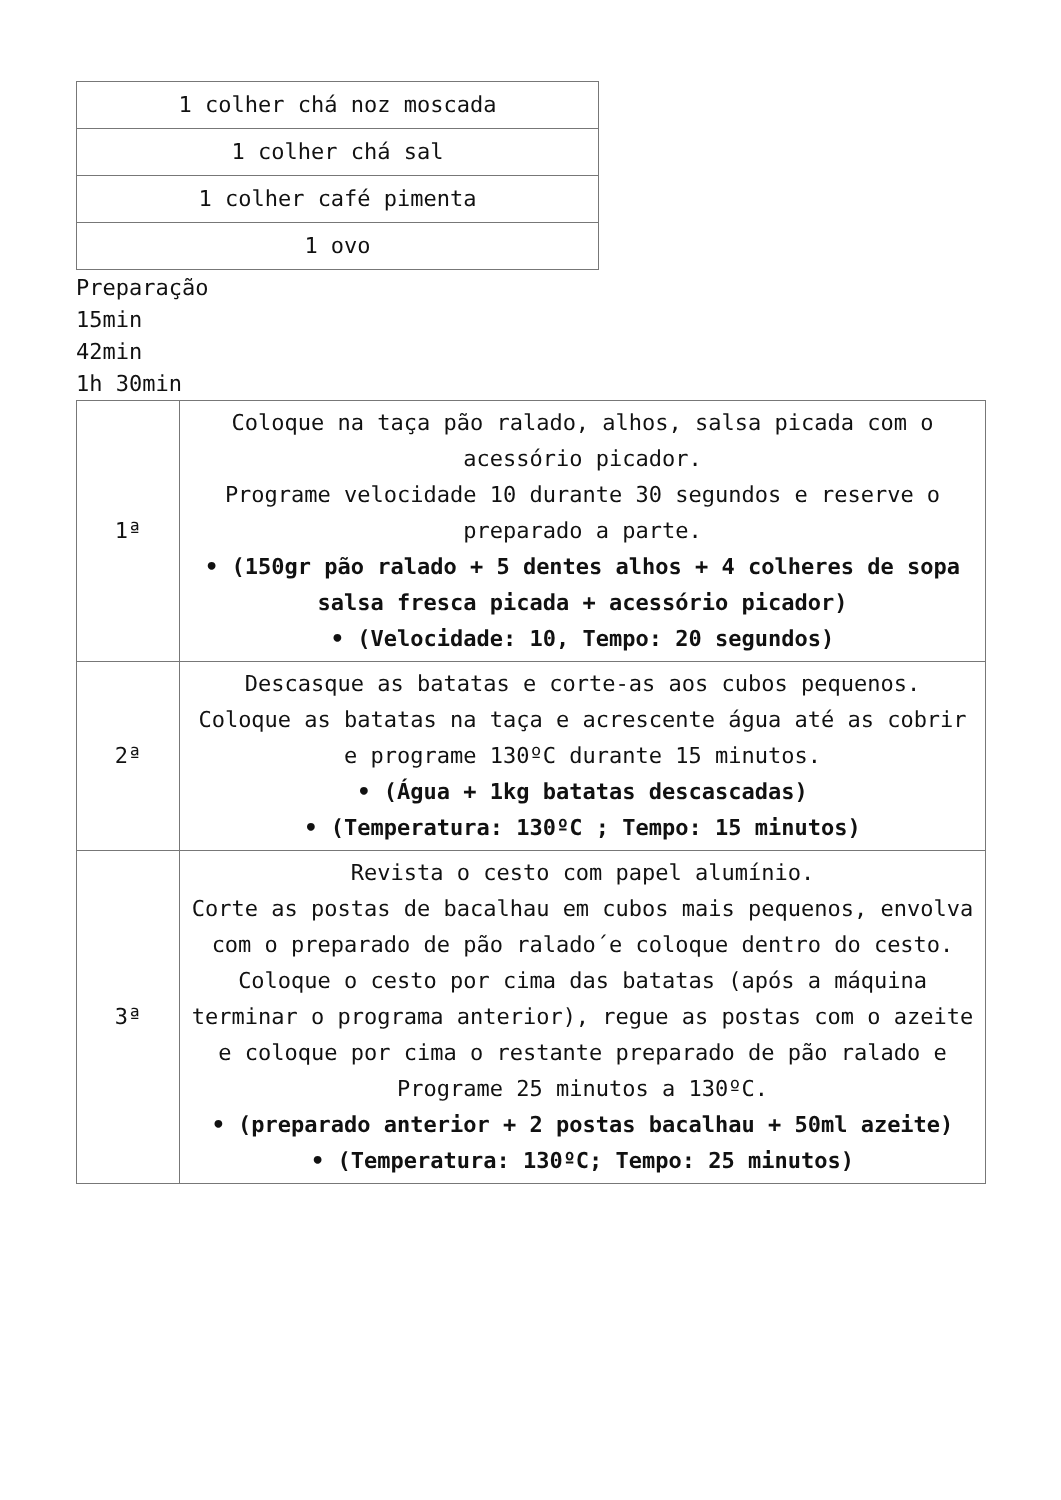| 1 colher chá noz moscada |
| 1 colher chá sal |
| 1 colher café pimenta |
| 1 ovo |
Preparação
15min
42min
1h 30min
| 1ª | Coloque na taça pão ralado, alhos, salsa picada com o acessório picador. Programe velocidade 10 durante 30 segundos e reserve o preparado a parte. • (150gr pão ralado + 5 dentes alhos + 4 colheres de sopa salsa fresca picada + acessório picador) • (Velocidade: 10, Tempo: 20 segundos) |
| 2ª | Descasque as batatas e corte-as aos cubos pequenos. Coloque as batatas na taça e acrescente água até as cobrir e programe 130ºC durante 15 minutos. • (Água + 1kg batatas descascadas) • (Temperatura: 130ºC ; Tempo: 15 minutos) |
| 3ª | Revista o cesto com papel alumínio. Corte as postas de bacalhau em cubos mais pequenos, envolva com o preparado de pão ralado´e coloque dentro do cesto. Coloque o cesto por cima das batatas (após a máquina terminar o programa anterior), regue as postas com o azeite e coloque por cima o restante preparado de pão ralado e Programe 25 minutos a 130ºC. • (preparado anterior + 2 postas bacalhau + 50ml azeite) • (Temperatura: 130ºC; Tempo: 25 minutos) |